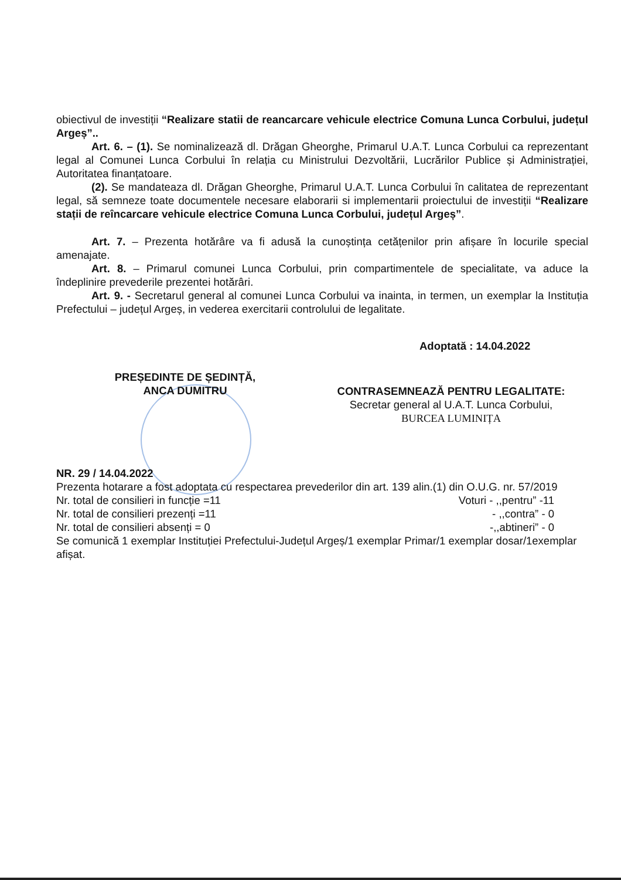obiectivul de investiții “Realizare statii de reancarcare vehicule electrice Comuna Lunca Corbului, județul Argeș”..
Art. 6. – (1). Se nominalizează dl. Drăgan Gheorghe, Primarul U.A.T. Lunca Corbului ca reprezentant legal al Comunei Lunca Corbului în relația cu Ministrului Dezvoltării, Lucrărilor Publice și Administrației, Autoritatea finanțatoare.
(2). Se mandateaza dl. Drăgan Gheorghe, Primarul U.A.T. Lunca Corbului în calitatea de reprezentant legal, să semneze toate documentele necesare elaborarii si implementarii proiectului de investiții “Realizare stații de reîncarcare vehicule electrice Comuna Lunca Corbului, județul Argeș”.
Art. 7. – Prezenta hotărâre va fi adusă la cunoștința cetățenilor prin afișare în locurile special amenajate.
Art. 8. – Primarul comunei Lunca Corbului, prin compartimentele de specialitate, va aduce la îndeplinire prevederile prezentei hotărâri.
Art. 9. - Secretarul general al comunei Lunca Corbului va inainta, in termen, un exemplar la Instituția Prefectului – județul Argeș, in vederea exercitarii controlului de legalitate.
Adoptată : 14.04.2022
PREȘEDINTE DE ȘEDINȚĂ,
ANCA DUMITRU
CONTRASEMNEAZĂ PENTRU LEGALITATE:
Secretar general al U.A.T. Lunca Corbului,
BURCEA LUMINIȚA
NR. 29 / 14.04.2022
Prezenta hotarare a fost adoptata cu respectarea prevederilor din art. 139 alin.(1) din O.U.G. nr. 57/2019
Nr. total de consilieri in funcție =11 Voturi - ,,pentru” -11
Nr. total de consilieri prezenți =11 - ,,contra” - 0
Nr. total de consilieri absenți = 0 -,,abtineri” - 0
Se comunică 1 exemplar Instituției Prefectului-Județul Argeș/1 exemplar Primar/1 exemplar dosar/1exemplar afișat.